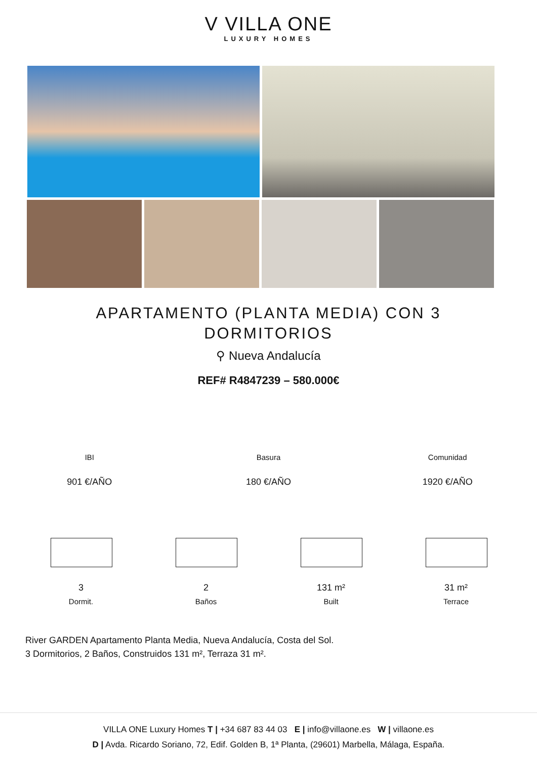V VILLA ONE
LUXURY HOMES
APARTAMENTO (PLANTA MEDIA) CON 3 DORMITORIOS
⚲ Nueva Andalucía
REF# R4847239 – 580.000€
IBI
901 €/AÑO
Basura
180 €/AÑO
Comunidad
1920 €/AÑO
3
Dormit.
2
Baños
131 m²
Built
31 m²
Terrace
River GARDEN Apartamento Planta Media, Nueva Andalucía, Costa del Sol.
3 Dormitorios, 2 Baños, Construidos 131 m², Terraza 31 m².
VILLA ONE Luxury Homes T | +34 687 83 44 03 E | info@villaone.es W | villaone.es
D | Avda. Ricardo Soriano, 72, Edif. Golden B, 1ª Planta, (29601) Marbella, Málaga, España.